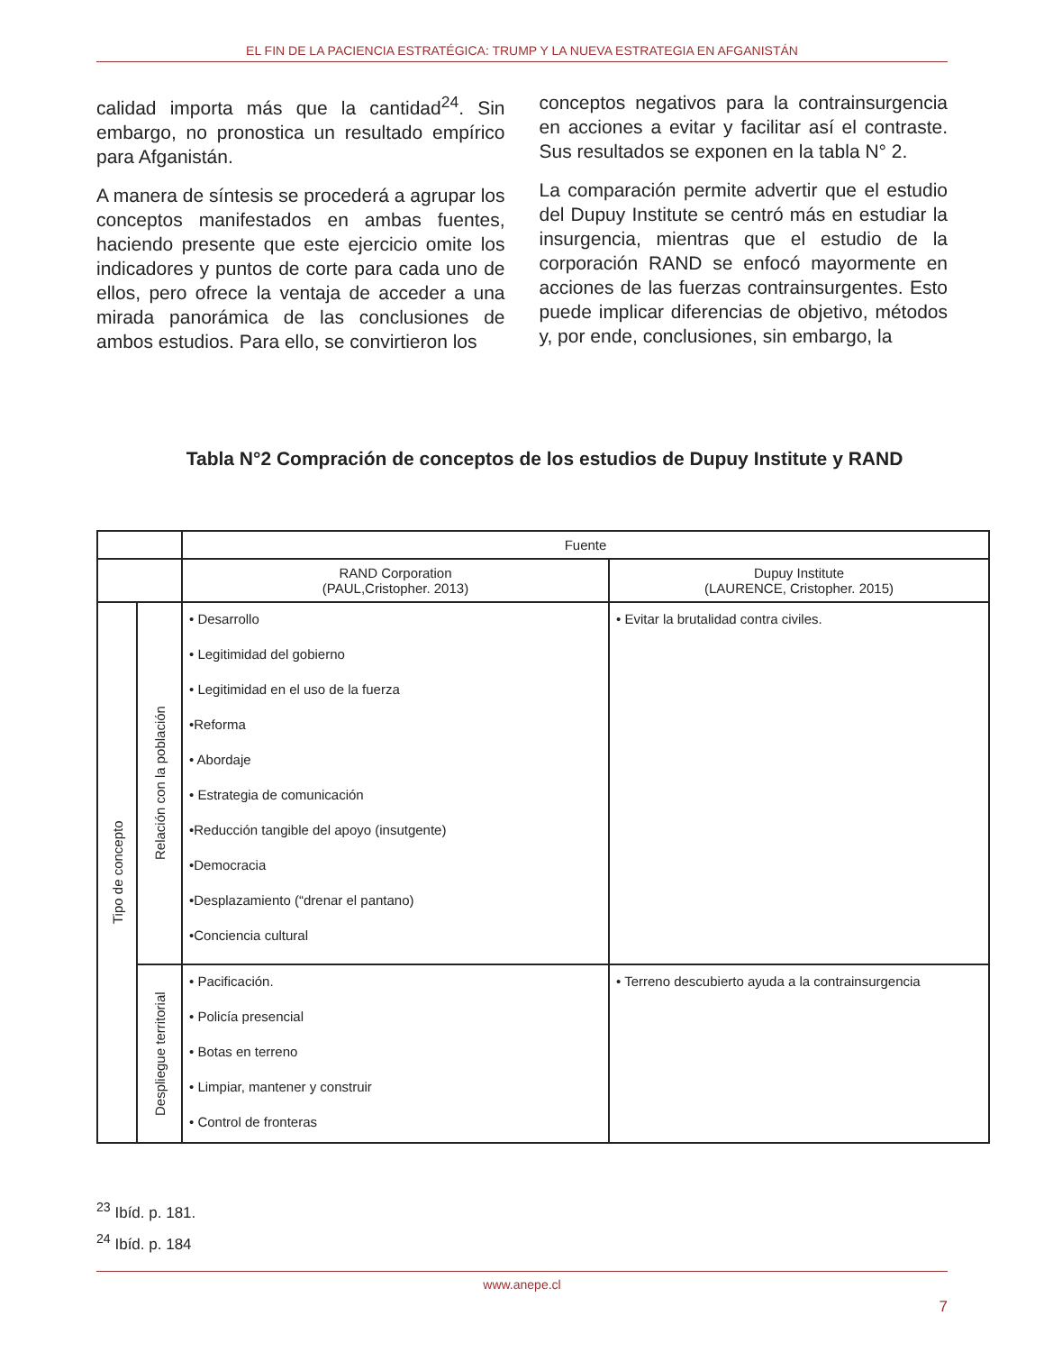EL FIN DE LA PACIENCIA ESTRATÉGICA: TRUMP Y LA NUEVA ESTRATEGIA EN AFGANISTÁN
calidad importa más que la cantidad<sup>24</sup>. Sin embargo, no pronostica un resultado empírico para Afganistán.
A manera de síntesis se procederá a agrupar los conceptos manifestados en ambas fuentes, haciendo presente que este ejercicio omite los indicadores y puntos de corte para cada uno de ellos, pero ofrece la ventaja de acceder a una mirada panorámica de las conclusiones de ambos estudios. Para ello, se convirtieron los
conceptos negativos para la contrainsurgencia en acciones a evitar y facilitar así el contraste. Sus resultados se exponen en la tabla N° 2.
La comparación permite advertir que el estudio del Dupuy Institute se centró más en estudiar la insurgencia, mientras que el estudio de la corporación RAND se enfocó mayormente en acciones de las fuerzas contrainsurgentes. Esto puede implicar diferencias de objetivo, métodos y, por ende, conclusiones, sin embargo, la
Tabla N°2 Compración de conceptos de los estudios de Dupuy Institute y RAND
| | | Fuente | |
| --- | --- | --- | --- |
| | | RAND Corporation (PAUL,Cristopher. 2013) | Dupuy Institute (LAURENCE, Cristopher. 2015) |
| Tipo de concepto | Relación con la población | • Desarrollo • Legitimidad del gobierno • Legitimidad en el uso de la fuerza •Reforma • Abordaje • Estrategia de comunicación •Reducción tangible del apoyo (insutgente) •Democracia •Desplazamiento (“drenar el pantano) •Conciencia cultural | • Evitar la brutalidad contra civiles. |
| | Despliegue territorial | • Pacificación. • Policía presencial • Botas en terreno • Limpiar, mantener y construir • Control de fronteras | • Terreno descubierto ayuda a la contrainsurgencia |
<sup>23</sup> Ibíd. p. 181.
<sup>24</sup> Ibíd. p. 184
www.anepe.cl
7